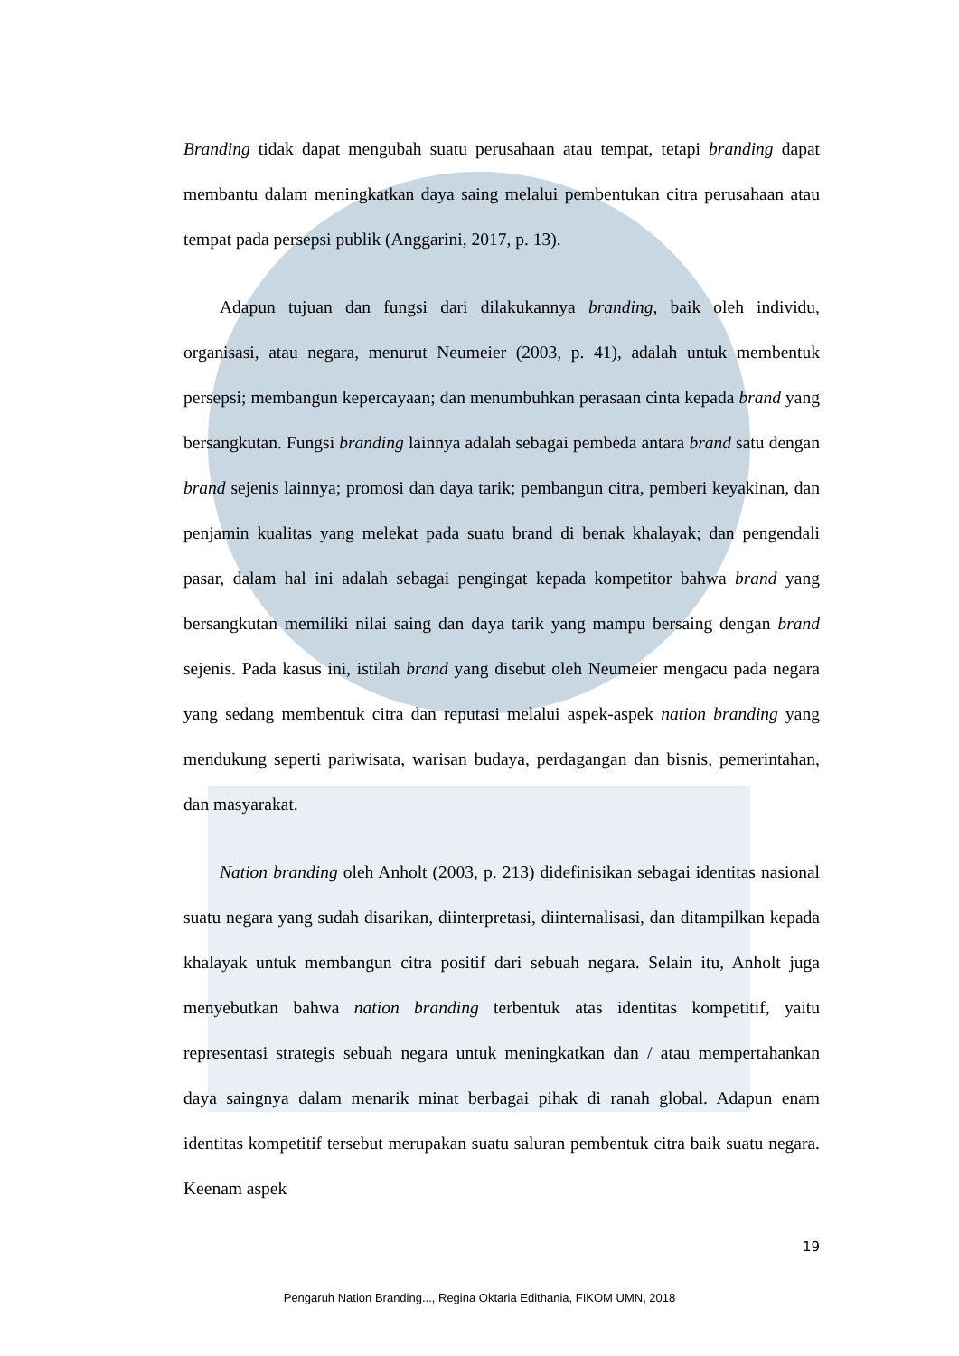Branding tidak dapat mengubah suatu perusahaan atau tempat, tetapi branding dapat membantu dalam meningkatkan daya saing melalui pembentukan citra perusahaan atau tempat pada persepsi publik (Anggarini, 2017, p. 13).
Adapun tujuan dan fungsi dari dilakukannya branding, baik oleh individu, organisasi, atau negara, menurut Neumeier (2003, p. 41), adalah untuk membentuk persepsi; membangun kepercayaan; dan menumbuhkan perasaan cinta kepada brand yang bersangkutan. Fungsi branding lainnya adalah sebagai pembeda antara brand satu dengan brand sejenis lainnya; promosi dan daya tarik; pembangun citra, pemberi keyakinan, dan penjamin kualitas yang melekat pada suatu brand di benak khalayak; dan pengendali pasar, dalam hal ini adalah sebagai pengingat kepada kompetitor bahwa brand yang bersangkutan memiliki nilai saing dan daya tarik yang mampu bersaing dengan brand sejenis. Pada kasus ini, istilah brand yang disebut oleh Neumeier mengacu pada negara yang sedang membentuk citra dan reputasi melalui aspek-aspek nation branding yang mendukung seperti pariwisata, warisan budaya, perdagangan dan bisnis, pemerintahan, dan masyarakat.
Nation branding oleh Anholt (2003, p. 213) didefinisikan sebagai identitas nasional suatu negara yang sudah disarikan, diinterpretasi, diinternalisasi, dan ditampilkan kepada khalayak untuk membangun citra positif dari sebuah negara. Selain itu, Anholt juga menyebutkan bahwa nation branding terbentuk atas identitas kompetitif, yaitu representasi strategis sebuah negara untuk meningkatkan dan / atau mempertahankan daya saingnya dalam menarik minat berbagai pihak di ranah global. Adapun enam identitas kompetitif tersebut merupakan suatu saluran pembentuk citra baik suatu negara. Keenam aspek
19
Pengaruh Nation Branding..., Regina Oktaria Edithania, FIKOM UMN, 2018